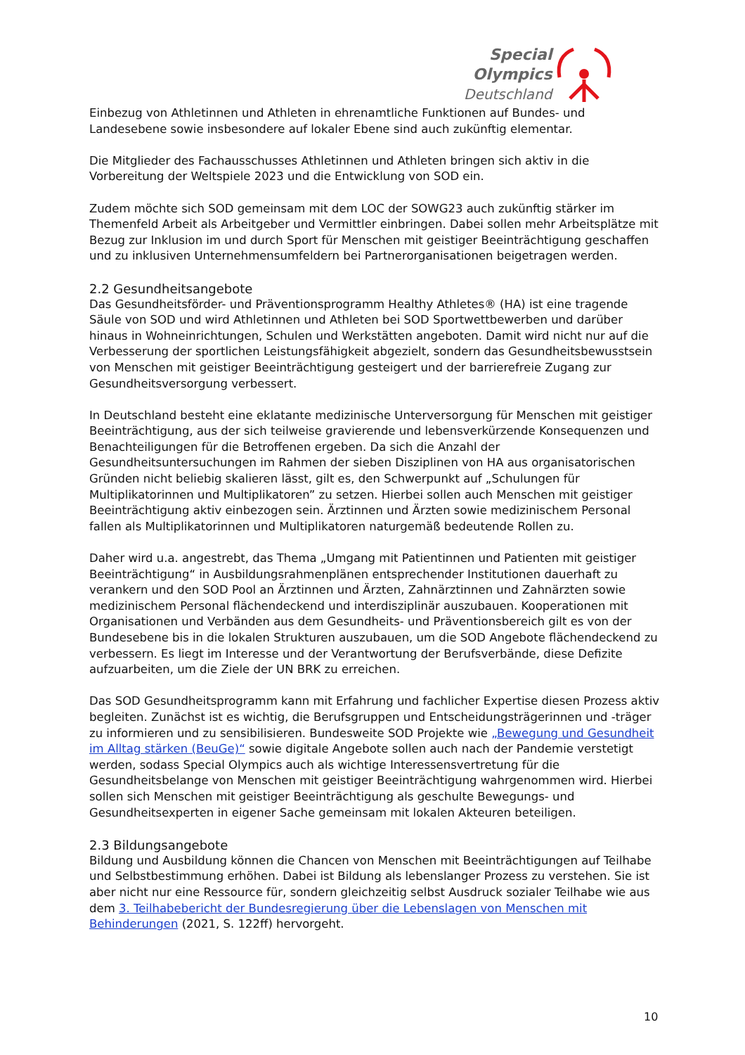Special
Olympics
Deutschland
Einbezug von Athletinnen und Athleten in ehrenamtliche Funktionen auf Bundes- und Landesebene sowie insbesondere auf lokaler Ebene sind auch zukünftig elementar.
Die Mitglieder des Fachausschusses Athletinnen und Athleten bringen sich aktiv in die Vorbereitung der Weltspiele 2023 und die Entwicklung von SOD ein.
Zudem möchte sich SOD gemeinsam mit dem LOC der SOWG23 auch zukünftig stärker im Themenfeld Arbeit als Arbeitgeber und Vermittler einbringen. Dabei sollen mehr Arbeitsplätze mit Bezug zur Inklusion im und durch Sport für Menschen mit geistiger Beeinträchtigung geschaffen und zu inklusiven Unternehmensumfeldern bei Partnerorganisationen beigetragen werden.
2.2 Gesundheitsangebote
Das Gesundheitsförder- und Präventionsprogramm Healthy Athletes® (HA) ist eine tragende Säule von SOD und wird Athletinnen und Athleten bei SOD Sportwettbewerben und darüber hinaus in Wohneinrichtungen, Schulen und Werkstätten angeboten. Damit wird nicht nur auf die Verbesserung der sportlichen Leistungsfähigkeit abgezielt, sondern das Gesundheitsbewusstsein von Menschen mit geistiger Beeinträchtigung gesteigert und der barrierefreie Zugang zur Gesundheitsversorgung verbessert.
In Deutschland besteht eine eklatante medizinische Unterversorgung für Menschen mit geistiger Beeinträchtigung, aus der sich teilweise gravierende und lebensverkürzende Konsequenzen und Benachteiligungen für die Betroffenen ergeben. Da sich die Anzahl der Gesundheitsuntersuchungen im Rahmen der sieben Disziplinen von HA aus organisatorischen Gründen nicht beliebig skalieren lässt, gilt es, den Schwerpunkt auf „Schulungen für Multiplikatorinnen und Multiplikatoren” zu setzen. Hierbei sollen auch Menschen mit geistiger Beeinträchtigung aktiv einbezogen sein. Ärztinnen und Ärzten sowie medizinischem Personal fallen als Multiplikatorinnen und Multiplikatoren naturgemäß bedeutende Rollen zu.
Daher wird u.a. angestrebt, das Thema „Umgang mit Patientinnen und Patienten mit geistiger Beeinträchtigung“ in Ausbildungsrahmenplänen entsprechender Institutionen dauerhaft zu verankern und den SOD Pool an Ärztinnen und Ärzten, Zahnärztinnen und Zahnärzten sowie medizinischem Personal flächendeckend und interdisziplinär auszubauen. Kooperationen mit Organisationen und Verbänden aus dem Gesundheits- und Präventionsbereich gilt es von der Bundesebene bis in die lokalen Strukturen auszubauen, um die SOD Angebote flächendeckend zu verbessern. Es liegt im Interesse und der Verantwortung der Berufsverbände, diese Defizite aufzuarbeiten, um die Ziele der UN BRK zu erreichen.
Das SOD Gesundheitsprogramm kann mit Erfahrung und fachlicher Expertise diesen Prozess aktiv begleiten. Zunächst ist es wichtig, die Berufsgruppen und Entscheidungsträgerinnen und -träger zu informieren und zu sensibilisieren. Bundesweite SOD Projekte wie „Bewegung und Gesundheit im Alltag stärken (BeuGe)“ sowie digitale Angebote sollen auch nach der Pandemie verstetigt werden, sodass Special Olympics auch als wichtige Interessensvertretung für die Gesundheitsbelange von Menschen mit geistiger Beeinträchtigung wahrgenommen wird. Hierbei sollen sich Menschen mit geistiger Beeinträchtigung als geschulte Bewegungs- und Gesundheitsexperten in eigener Sache gemeinsam mit lokalen Akteuren beteiligen.
2.3 Bildungsangebote
Bildung und Ausbildung können die Chancen von Menschen mit Beeinträchtigungen auf Teilhabe und Selbstbestimmung erhöhen. Dabei ist Bildung als lebenslanger Prozess zu verstehen. Sie ist aber nicht nur eine Ressource für, sondern gleichzeitig selbst Ausdruck sozialer Teilhabe wie aus dem 3. Teilhabebericht der Bundesregierung über die Lebenslagen von Menschen mit Behinderungen (2021, S. 122ff) hervorgeht.
10